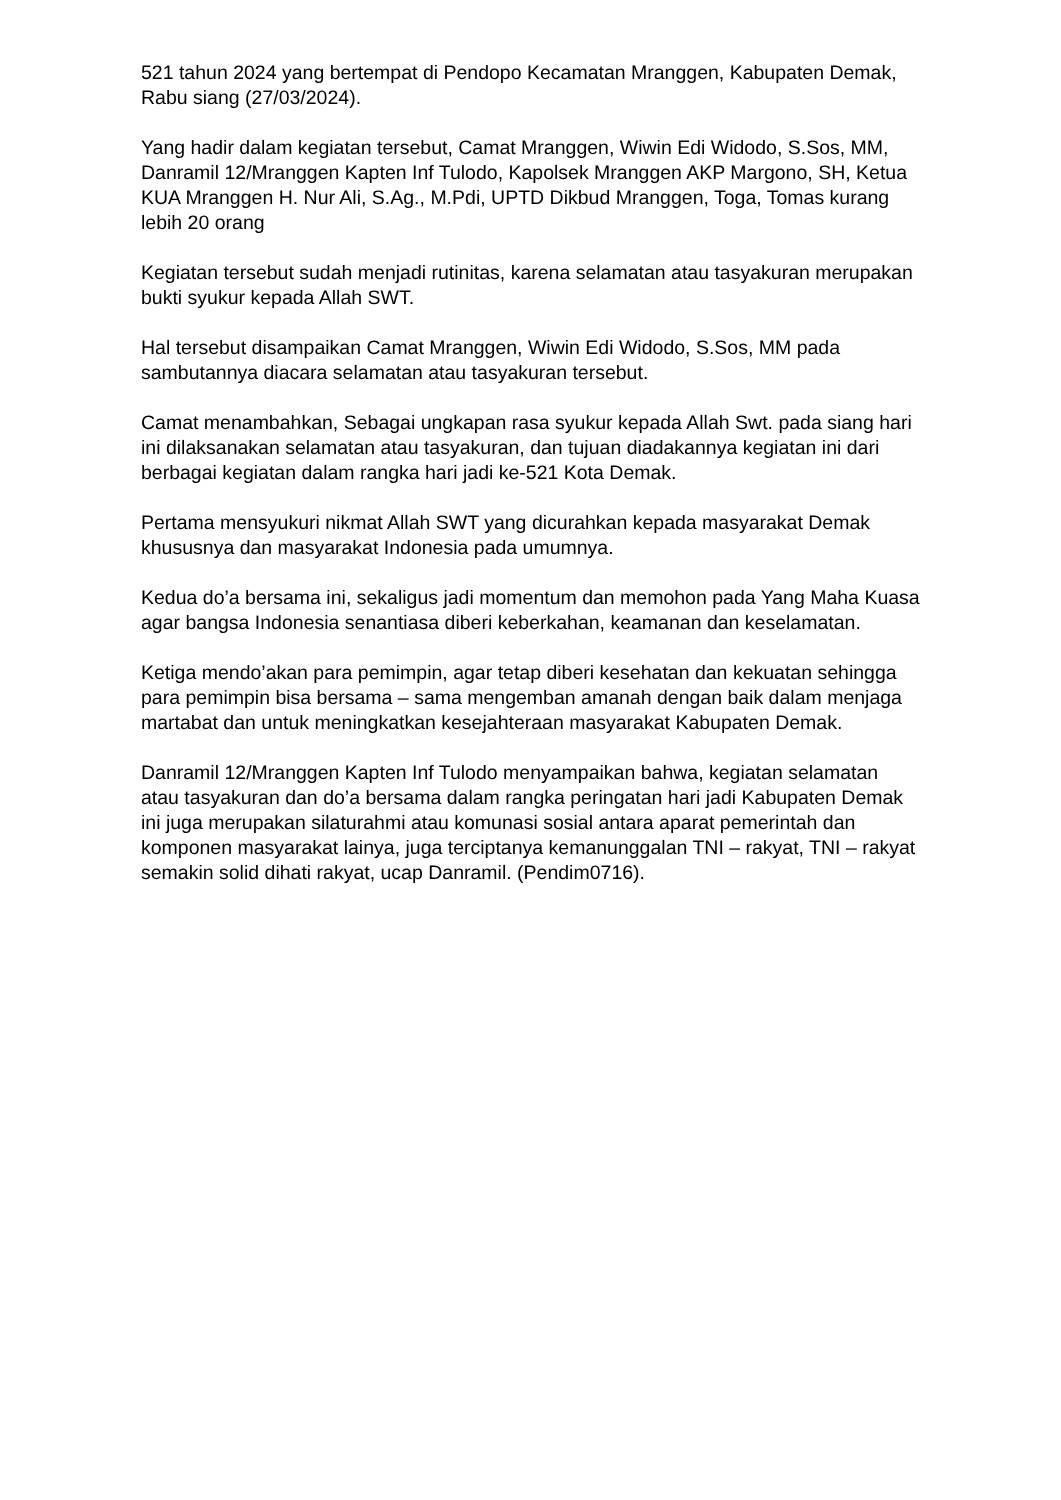521 tahun 2024 yang bertempat di Pendopo Kecamatan Mranggen, Kabupaten Demak, Rabu siang (27/03/2024).
Yang hadir dalam kegiatan tersebut, Camat Mranggen, Wiwin Edi Widodo, S.Sos, MM, Danramil 12/Mranggen Kapten Inf Tulodo, Kapolsek Mranggen AKP Margono, SH, Ketua KUA Mranggen H. Nur Ali, S.Ag., M.Pdi, UPTD Dikbud Mranggen, Toga, Tomas kurang lebih 20 orang
Kegiatan tersebut sudah menjadi rutinitas, karena selamatan atau tasyakuran merupakan bukti syukur kepada Allah SWT.
Hal tersebut disampaikan Camat Mranggen, Wiwin Edi Widodo, S.Sos, MM pada sambutannya diacara selamatan atau tasyakuran tersebut.
Camat menambahkan, Sebagai ungkapan rasa syukur kepada Allah Swt. pada siang hari ini dilaksanakan selamatan atau tasyakuran, dan tujuan diadakannya kegiatan ini dari berbagai kegiatan dalam rangka hari jadi ke-521 Kota Demak.
Pertama mensyukuri nikmat Allah SWT yang dicurahkan kepada masyarakat Demak khususnya dan masyarakat Indonesia pada umumnya.
Kedua do’a bersama ini, sekaligus jadi momentum dan memohon pada Yang Maha Kuasa agar bangsa Indonesia senantiasa diberi keberkahan, keamanan dan keselamatan.
Ketiga mendo’akan para pemimpin, agar tetap diberi kesehatan dan kekuatan sehingga para pemimpin bisa bersama – sama mengemban amanah dengan baik dalam menjaga martabat dan untuk meningkatkan kesejahteraan masyarakat Kabupaten Demak.
Danramil 12/Mranggen Kapten Inf Tulodo menyampaikan bahwa, kegiatan selamatan atau tasyakuran dan do’a bersama dalam rangka peringatan hari jadi Kabupaten Demak ini juga merupakan silaturahmi atau komunasi sosial antara aparat pemerintah dan komponen masyarakat lainya, juga terciptanya kemanunggalan TNI – rakyat, TNI – rakyat semakin solid dihati rakyat, ucap Danramil. (Pendim0716).